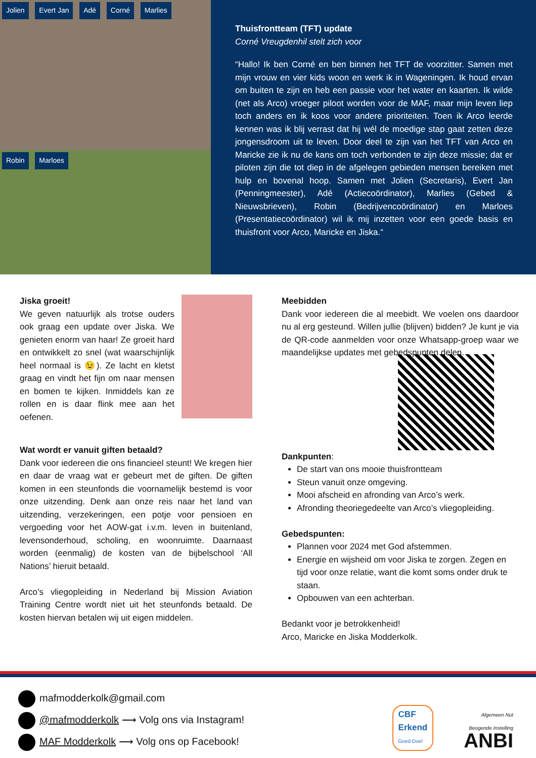Jolien Evert Jan Adé Corné Marlies
Robin Marloes
Thuisfrontteam (TFT) update
Corné Vreugdenhil stelt zich voor
“Hallo! Ik ben Corné en ben binnen het TFT de voorzitter. Samen met mijn vrouw en vier kids woon en werk ik in Wageningen. Ik houd ervan om buiten te zijn en heb een passie voor het water en kaarten. Ik wilde (net als Arco) vroeger piloot worden voor de MAF, maar mijn leven liep toch anders en ik koos voor andere prioriteiten. Toen ik Arco leerde kennen was ik blij verrast dat hij wél de moedige stap gaat zetten deze jongensdroom uit te leven. Door deel te zijn van het TFT van Arco en Maricke zie ik nu de kans om toch verbonden te zijn deze missie; dat er piloten zijn die tot diep in de afgelegen gebieden mensen bereiken met hulp en bovenal hoop. Samen met Jolien (Secretaris), Evert Jan (Penningmeester), Adé (Actiecoördinator), Marlies (Gebed & Nieuwsbrieven), Robin (Bedrijvencoördinator) en Marloes (Presentatiecoördinator) wil ik mij inzetten voor een goede basis en thuisfront voor Arco, Maricke en Jiska.“
Jiska groeit!
We geven natuurlijk als trotse ouders ook graag een update over Jiska. We genieten enorm van haar! Ze groeit hard en ontwikkelt zo snel (wat waarschijnlijk heel normaal is 😉). Ze lacht en kletst graag en vindt het fijn om naar mensen en bomen te kijken. Inmiddels kan ze rollen en is daar flink mee aan het oefenen.
Wat wordt er vanuit giften betaald?
Dank voor iedereen die ons financieel steunt! We kregen hier en daar de vraag wat er gebeurt met de giften. De giften komen in een steunfonds die voornamelijk bestemd is voor onze uitzending. Denk aan onze reis naar het land van uitzending, verzekeringen, een potje voor pensioen en vergoeding voor het AOW-gat i.v.m. leven in buitenland, levensonderhoud, scholing, en woonruimte. Daarnaast worden (eenmalig) de kosten van de bijbelschool ‘All Nations’ hieruit betaald.
Arco’s vliegopleiding in Nederland bij Mission Aviation Training Centre wordt niet uit het steunfonds betaald. De kosten hiervan betalen wij uit eigen middelen.
Meebidden
Dank voor iedereen die al meebidt. We voelen ons daardoor nu al erg gesteund. Willen jullie (blijven) bidden? Je kunt je via de QR-code aanmelden voor onze Whatsapp-groep waar we maandelijkse updates met gebedspunten delen.
Dankpunten:
De start van ons mooie thuisfrontteam
Steun vanuit onze omgeving.
Mooi afscheid en afronding van Arco’s werk.
Afronding theoriegedeelte van Arco’s vliegopleiding.
Gebedspunten:
Plannen voor 2024 met God afstemmen.
Energie en wijsheid om voor Jiska te zorgen. Zegen en tijd voor onze relatie, want die komt soms onder druk te staan.
Opbouwen van een achterban.
Bedankt voor je betrokkenheid!
Arco, Maricke en Jiska Modderkolk.
mafmodderkolk@gmail.com
@mafmodderkolk ⟶ Volg ons via Instagram!
MAF Modderkolk ⟶ Volg ons op Facebook!
CBF
Erkend
Goed Doel
Algemeen Nut
Beogende Instelling
ANBI